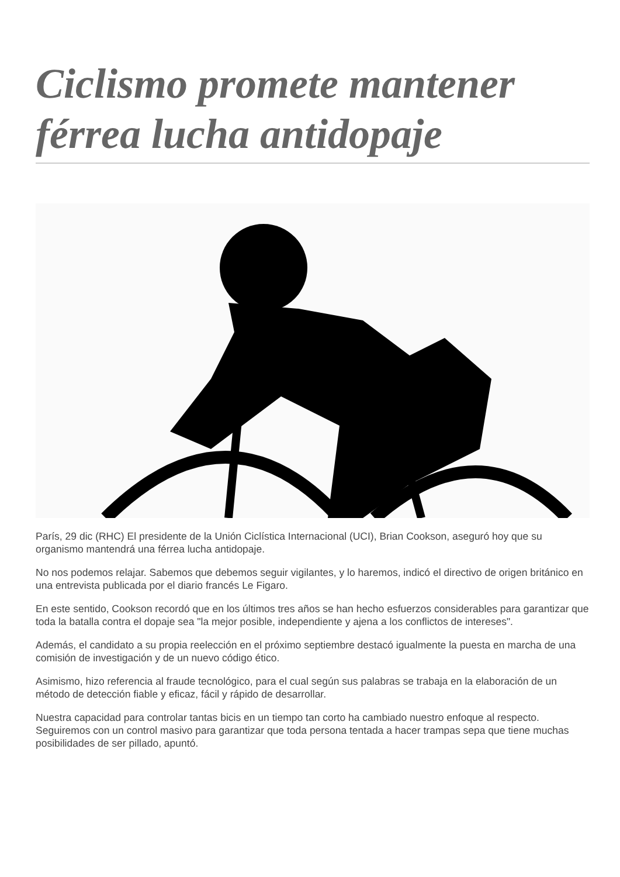Ciclismo promete mantener férrea lucha antidopaje
París, 29 dic (RHC) El presidente de la Unión Ciclística Internacional (UCI), Brian Cookson, aseguró hoy que su organismo mantendrá una férrea lucha antidopaje.
No nos podemos relajar. Sabemos que debemos seguir vigilantes, y lo haremos, indicó el directivo de origen británico en una entrevista publicada por el diario francés Le Figaro.
En este sentido, Cookson recordó que en los últimos tres años se han hecho esfuerzos considerables para garantizar que toda la batalla contra el dopaje sea "la mejor posible, independiente y ajena a los conflictos de intereses".
Además, el candidato a su propia reelección en el próximo septiembre destacó igualmente la puesta en marcha de una comisión de investigación y de un nuevo código ético.
Asimismo, hizo referencia al fraude tecnológico, para el cual según sus palabras se trabaja en la elaboración de un método de detección fiable y eficaz, fácil y rápido de desarrollar.
Nuestra capacidad para controlar tantas bicis en un tiempo tan corto ha cambiado nuestro enfoque al respecto. Seguiremos con un control masivo para garantizar que toda persona tentada a hacer trampas sepa que tiene muchas posibilidades de ser pillado, apuntó.